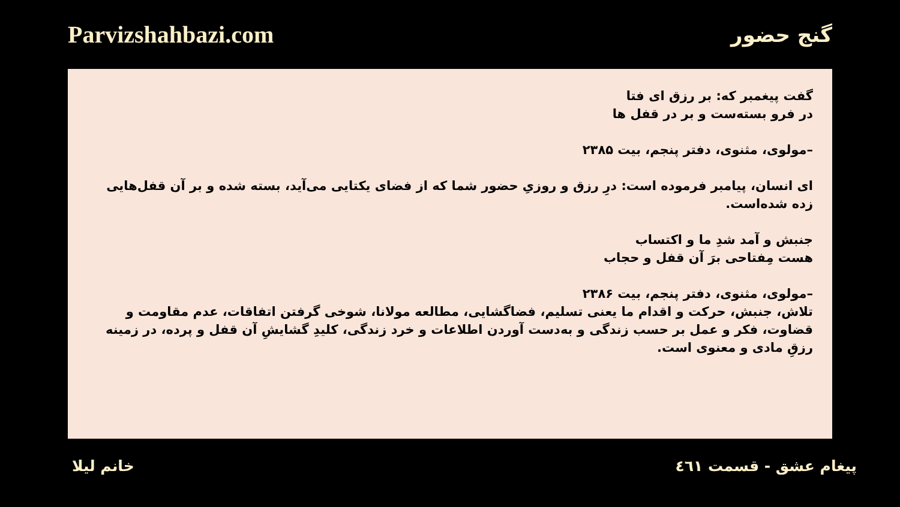Parvizshahbazi.com
گنج حضور
گفت پیغمبر که: بر رزق ای فتا
در فرو بسته‌ست و بر در قفل ها
–مولوی، مثنوی، دفتر پنجم، بیت ۲۳۸۵
ای انسان، پیامبر فرموده است: درِ رزق و روزیِ حضور شما که از فضای یکتایی می‌آید، بسته شده و بر آن قفل‌هایی زده شده‌است.
جنبش و آمد شدِ ما و اکتساب
هست مِفتاحی برَ آن قفل و حجاب
–مولوی، مثنوی، دفتر پنجم، بیت ۲۳۸۶
تلاش، جنبش، حرکت و اقدام ما یعنی تسلیم، فضاگشایی، مطالعه مولانا، شوخی گرفتن اتفاقات، عدم مقاومت و قضاوت، فکر و عمل بر حسب زندگی و به‌دست آوردن اطلاعات و خرد زندگی، کلیدِ گشایشِ آن قفل و پرده، در زمینه رزقِ مادی و معنوی است.
پیغام عشق - قسمت ٤٦١ خانم لیلا